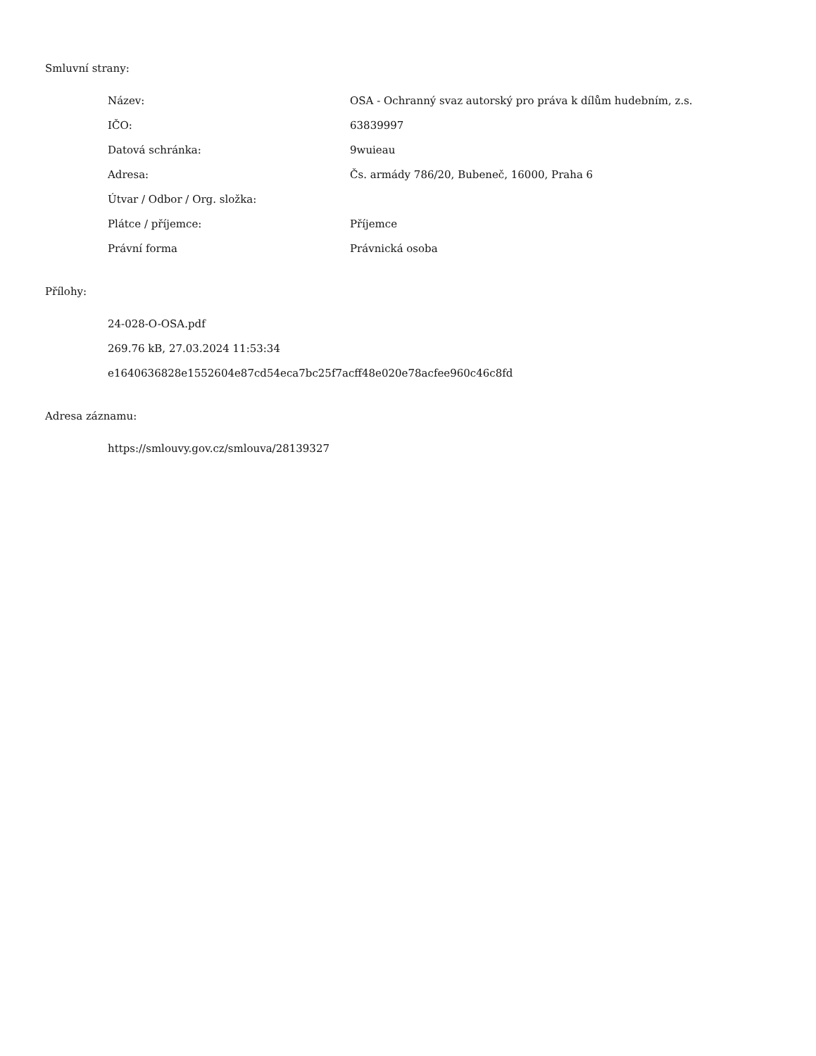Smluvní strany:
| Název: | OSA - Ochranný svaz autorský pro práva k dílům hudebním, z.s. |
| IČO: | 63839997 |
| Datová schránka: | 9wuieau |
| Adresa: | Čs. armády 786/20, Bubeneč, 16000, Praha 6 |
| Útvar / Odbor / Org. složka: | |
| Plátce / příjemce: | Příjemce |
| Právní forma | Právnická osoba |
Přílohy:
24-028-O-OSA.pdf
269.76 kB, 27.03.2024 11:53:34
e1640636828e1552604e87cd54eca7bc25f7acff48e020e78acfee960c46c8fd
Adresa záznamu:
https://smlouvy.gov.cz/smlouva/28139327